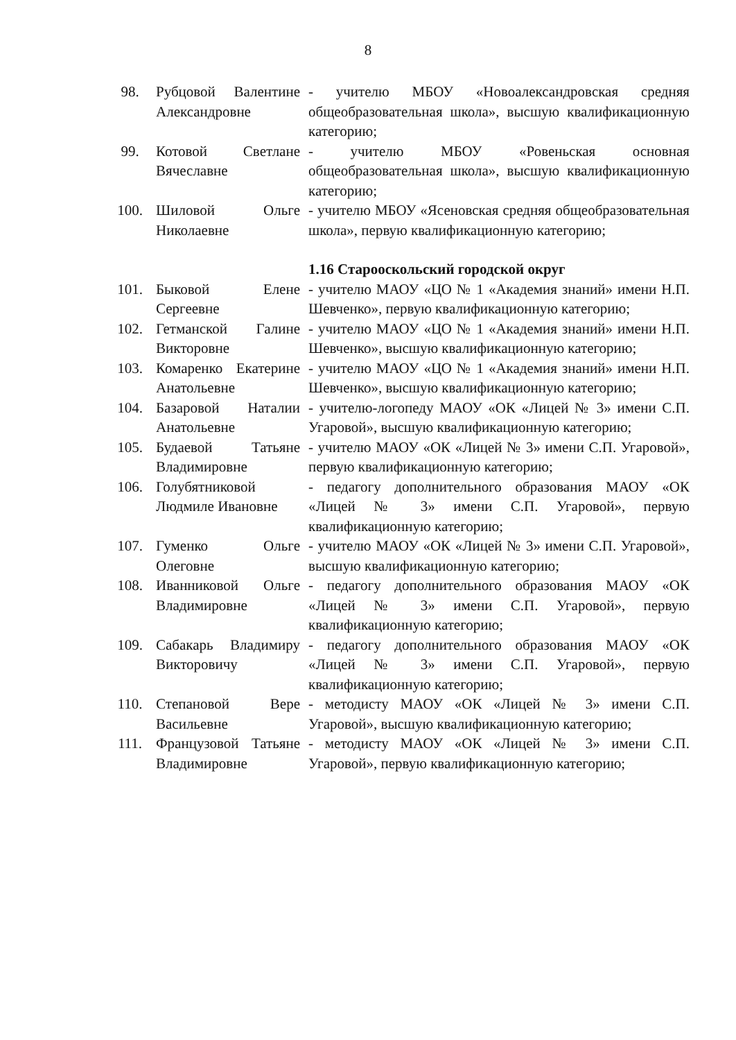8
| 98. | Рубцовой Валентине Александровне | - учителю МБОУ «Новоалександровская средняя общеобразовательная школа», высшую квалификационную категорию; |
| 99. | Котовой Светлане Вячеславне | - учителю МБОУ «Ровеньская основная общеобразовательная школа», высшую квалификационную категорию; |
| 100. | Шиловой Ольге Николаевне | - учителю МБОУ «Ясеновская средняя общеобразовательная школа», первую квалификационную категорию; |
| | | 1.16 Старооскольский городской округ |
| 101. | Быковой Елене Сергеевне | - учителю МАОУ «ЦО № 1 «Академия знаний» имени Н.П. Шевченко», первую квалификационную категорию; |
| 102. | Гетманской Галине Викторовне | - учителю МАОУ «ЦО № 1 «Академия знаний» имени Н.П. Шевченко», высшую квалификационную категорию; |
| 103. | Комаренко Екатерине Анатольевне | - учителю МАОУ «ЦО № 1 «Академия знаний» имени Н.П. Шевченко», высшую квалификационную категорию; |
| 104. | Базаровой Наталии Анатольевне | - учителю-логопеду МАОУ «ОК «Лицей № 3» имени С.П. Угаровой», высшую квалификационную категорию; |
| 105. | Будаевой Татьяне Владимировне | - учителю МАОУ «ОК «Лицей № 3» имени С.П. Угаровой», первую квалификационную категорию; |
| 106. | Голубятниковой Людмиле Ивановне | - педагогу дополнительного образования МАОУ «ОК «Лицей № 3» имени С.П. Угаровой», первую квалификационную категорию; |
| 107. | Гуменко Ольге Олеговне | - учителю МАОУ «ОК «Лицей № 3» имени С.П. Угаровой», высшую квалификационную категорию; |
| 108. | Иванниковой Ольге Владимировне | - педагогу дополнительного образования МАОУ «ОК «Лицей № 3» имени С.П. Угаровой», первую квалификационную категорию; |
| 109. | Сабакарь Владимиру Викторовичу | - педагогу дополнительного образования МАОУ «ОК «Лицей № 3» имени С.П. Угаровой», первую квалификационную категорию; |
| 110. | Степановой Вере Васильевне | - методисту МАОУ «ОК «Лицей № 3» имени С.П. Угаровой», высшую квалификационную категорию; |
| 111. | Французовой Татьяне Владимировне | - методисту МАОУ «ОК «Лицей № 3» имени С.П. Угаровой», первую квалификационную категорию; |